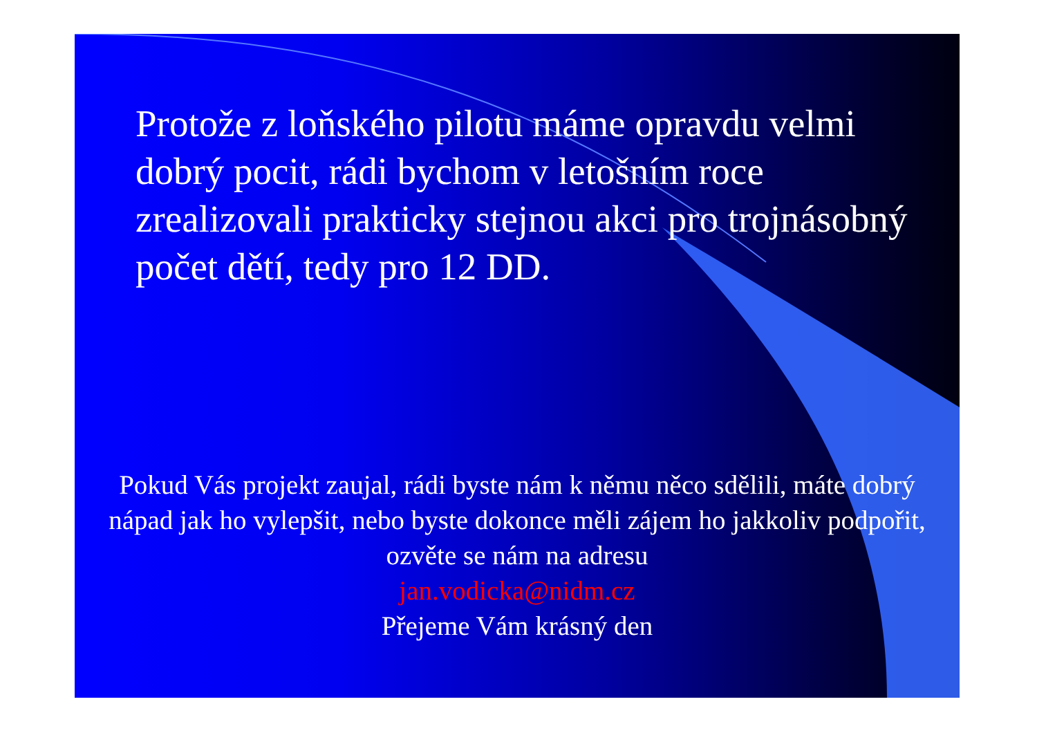Protože z loňského pilotu máme opravdu velmi dobrý pocit, rádi bychom v letošním roce zrealizovali prakticky stejnou akci pro trojnásobný počet dětí, tedy pro 12 DD.
Pokud Vás projekt zaujal, rádi byste nám k němu něco sdělili, máte dobrý nápad jak ho vylepšit, nebo byste dokonce měli zájem ho jakkoliv podpořit, ozvěte se nám na adresu
jan.vodicka@nidm.cz
Přejeme Vám krásný den